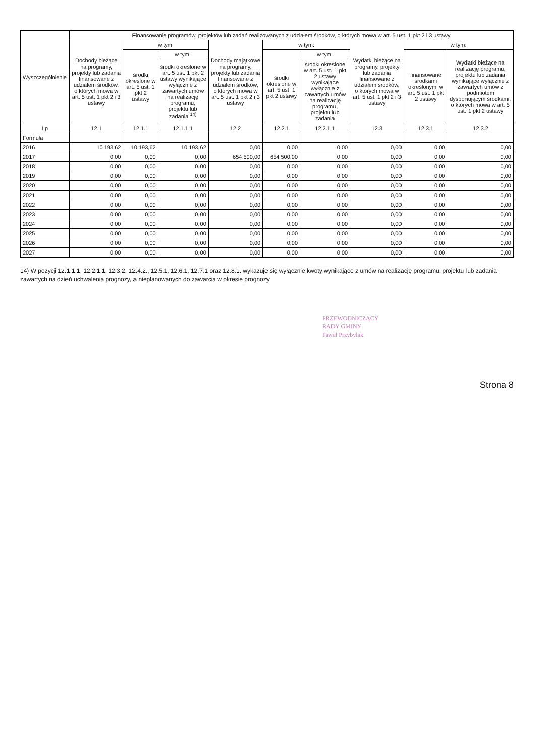| Wyszczególnienie | Finansowanie programów, projektów lub zadań realizowanych z udziałem środków, o których mowa w art. 5 ust. 1 pkt 2 i 3 ustawy | | | | | | | | |
| --- | --- | --- | --- | --- | --- | --- | --- | --- | --- |
| | Dochody bieżące na programy, projekty lub zadania finansowane z udziałem środków, o których mowa w art. 5 ust. 1 pkt 2 i 3 ustawy | w tym: | | Dochody majątkowe na programy, projekty lub zadania finansowane z udziałem środków, o których mowa w art. 5 ust. 1 pkt 2 i 3 ustawy | w tym: | | Wydatki bieżące na programy, projekty lub zadania finansowane z udziałem środków, o których mowa w art. 5 ust. 1 pkt 2 i 3 ustawy | w tym: | |
| | | środki określone w art. 5 ust. 1 pkt 2 ustawy | w tym: | | środki określone w art. 5 ust. 1 pkt 2 ustawy | w tym: | | finansowane środkami określonymi w art. 5 ust. 1 pkt 2 ustawy | Wydatki bieżące na realizację programu, projektu lub zadania wynikające wyłącznie z zawartych umów z podmiotem dysponującym środkami, o których mowa w art. 5 ust. 1 pkt 2 ustawy |
| | | | środki określone w art. 5 ust. 1 pkt 2 ustawy wynikające wyłącznie z zawartych umów na realizację programu, projektu lub zadania <sup>14)</sup> | | | środki określone w art. 5 ust. 1 pkt 2 ustawy wynikające wyłącznie z zawartych umów na realizację programu, projektu lub zadania | | | |
| Lp | 12.1 | 12.1.1 | 12.1.1.1 | 12.2 | 12.2.1 | 12.2.1.1 | 12.3 | 12.3.1 | 12.3.2 |
| Formuła | | | | | | | | | |
| 2016 | 10 193,62 | 10 193,62 | 10 193,62 | 0,00 | 0,00 | 0,00 | 0,00 | 0,00 | 0,00 |
| 2017 | 0,00 | 0,00 | 0,00 | 654 500,00 | 654 500,00 | 0,00 | 0,00 | 0,00 | 0,00 |
| 2018 | 0,00 | 0,00 | 0,00 | 0,00 | 0,00 | 0,00 | 0,00 | 0,00 | 0,00 |
| 2019 | 0,00 | 0,00 | 0,00 | 0,00 | 0,00 | 0,00 | 0,00 | 0,00 | 0,00 |
| 2020 | 0,00 | 0,00 | 0,00 | 0,00 | 0,00 | 0,00 | 0,00 | 0,00 | 0,00 |
| 2021 | 0,00 | 0,00 | 0,00 | 0,00 | 0,00 | 0,00 | 0,00 | 0,00 | 0,00 |
| 2022 | 0,00 | 0,00 | 0,00 | 0,00 | 0,00 | 0,00 | 0,00 | 0,00 | 0,00 |
| 2023 | 0,00 | 0,00 | 0,00 | 0,00 | 0,00 | 0,00 | 0,00 | 0,00 | 0,00 |
| 2024 | 0,00 | 0,00 | 0,00 | 0,00 | 0,00 | 0,00 | 0,00 | 0,00 | 0,00 |
| 2025 | 0,00 | 0,00 | 0,00 | 0,00 | 0,00 | 0,00 | 0,00 | 0,00 | 0,00 |
| 2026 | 0,00 | 0,00 | 0,00 | 0,00 | 0,00 | 0,00 | 0,00 | 0,00 | 0,00 |
| 2027 | 0,00 | 0,00 | 0,00 | 0,00 | 0,00 | 0,00 | 0,00 | 0,00 | 0,00 |
14) W pozycji 12.1.1.1, 12.2.1.1, 12.3.2, 12.4.2., 12.5.1, 12.6.1, 12.7.1 oraz 12.8.1. wykazuje się wyłącznie kwoty wynikające z umów na realizację programu, projektu lub zadania zawartych na dzień uchwalenia prognozy, a nieplanowanych do zawarcia w okresie prognozy.
PRZEWODNICZĄCY
RADY GMINY
Paweł Przybylak
Strona 8